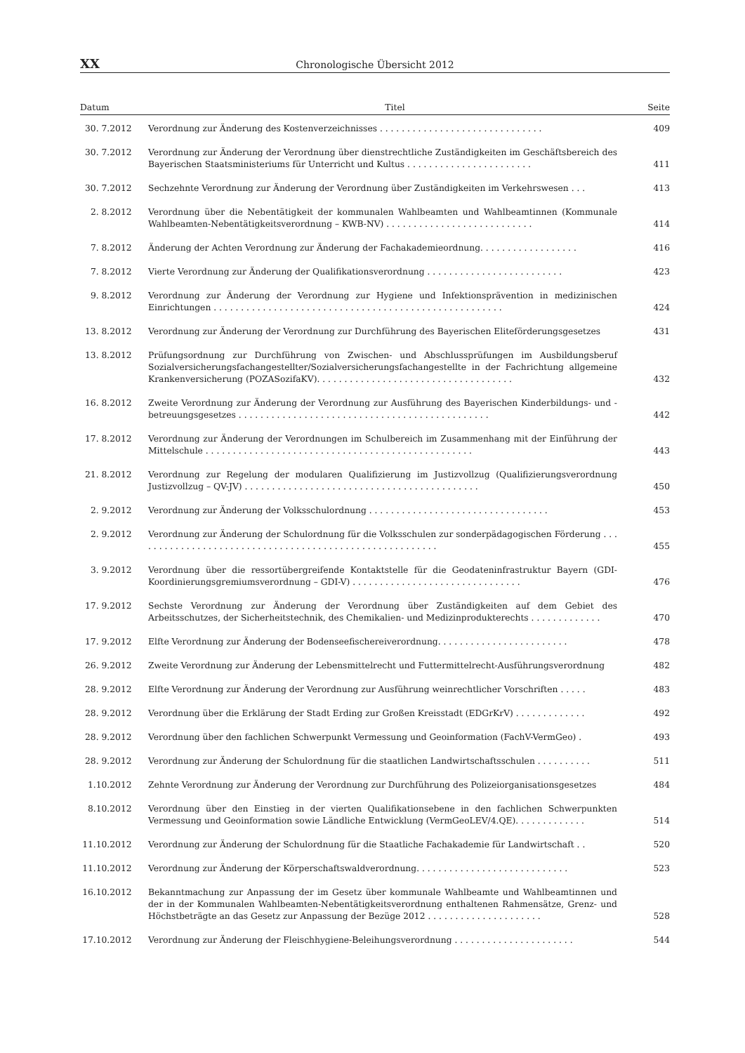XX Chronologische Übersicht 2012
| Datum | Titel | Seite |
| --- | --- | --- |
| 30. 7.2012 | Verordnung zur Änderung des Kostenverzeichnisses . . . . . . . . . . . . . . . . . . . . . . . . . . . . . . | 409 |
| 30. 7.2012 | Verordnung zur Änderung der Verordnung über dienstrechtliche Zuständigkeiten im Geschäftsbereich des Bayerischen Staatsministeriums für Unterricht und Kultus . . . . . . . . . . . . . . . . . . . . . . . | 411 |
| 30. 7.2012 | Sechzehnte Verordnung zur Änderung der Verordnung über Zuständigkeiten im Verkehrswesen . . . | 413 |
| 2. 8.2012 | Verordnung über die Nebentätigkeit der kommunalen Wahlbeamten und Wahlbeamtinnen (Kommunale Wahlbeamten-Nebentätigkeitsverordnung – KWB-NV) . . . . . . . . . . . . . . . . . . . . . . . . . . . | 414 |
| 7. 8.2012 | Änderung der Achten Verordnung zur Änderung der Fachakademieordnung. . . . . . . . . . . . . . . . . . | 416 |
| 7. 8.2012 | Vierte Verordnung zur Änderung der Qualifikationsverordnung . . . . . . . . . . . . . . . . . . . . . . . . . | 423 |
| 9. 8.2012 | Verordnung zur Änderung der Verordnung zur Hygiene und Infektionsprävention in medizinischen Einrichtungen . . . . . . . . . . . . . . . . . . . . . . . . . . . . . . . . . . . . . . . . . . . . . . . . . . . . . | 424 |
| 13. 8.2012 | Verordnung zur Änderung der Verordnung zur Durchführung des Bayerischen Eliteförderungsgesetzes | 431 |
| 13. 8.2012 | Prüfungsordnung zur Durchführung von Zwischen- und Abschlussprüfungen im Ausbildungsberuf Sozialversicherungsfachangestellter/Sozialversicherungsfachangestellte in der Fachrichtung allgemeine Krankenversicherung (POZASozifaKV). . . . . . . . . . . . . . . . . . . . . . . . . . . . . . . . . . . . | 432 |
| 16. 8.2012 | Zweite Verordnung zur Änderung der Verordnung zur Ausführung des Bayerischen Kinderbildungs- und -betreuungsgesetzes . . . . . . . . . . . . . . . . . . . . . . . . . . . . . . . . . . . . . . . . . . . . . . | 442 |
| 17. 8.2012 | Verordnung zur Änderung der Verordnungen im Schulbereich im Zusammenhang mit der Einführung der Mittelschule . . . . . . . . . . . . . . . . . . . . . . . . . . . . . . . . . . . . . . . . . . . . . . . . . | 443 |
| 21. 8.2012 | Verordnung zur Regelung der modularen Qualifizierung im Justizvollzug (Qualifizierungsverordnung Justizvollzug – QV-JV) . . . . . . . . . . . . . . . . . . . . . . . . . . . . . . . . . . . . . . . . . . . | 450 |
| 2. 9.2012 | Verordnung zur Änderung der Volksschulordnung . . . . . . . . . . . . . . . . . . . . . . . . . . . . . . . . . | 453 |
| 2. 9.2012 | Verordnung zur Änderung der Schulordnung für die Volksschulen zur sonderpädagogischen Förderung . . . . . . . . . . . . . . . . . . . . . . . . . . . . . . . . . . . . . . . . . . . . . . . . . . . . . . . . | 455 |
| 3. 9.2012 | Verordnung über die ressortübergreifende Kontaktstelle für die Geodateninfrastruktur Bayern (GDI-Koordinierungsgremiumsverordnung – GDI-V) . . . . . . . . . . . . . . . . . . . . . . . . . . . . . . . | 476 |
| 17. 9.2012 | Sechste Verordnung zur Änderung der Verordnung über Zuständigkeiten auf dem Gebiet des Arbeitsschutzes, der Sicherheitstechnik, des Chemikalien- und Medizinprodukterechts . . . . . . . . . . . . . | 470 |
| 17. 9.2012 | Elfte Verordnung zur Änderung der Bodenseefischereiverordnung. . . . . . . . . . . . . . . . . . . . . . . . | 478 |
| 26. 9.2012 | Zweite Verordnung zur Änderung der Lebensmittelrecht und Futtermittelrecht-Ausführungsverordnung | 482 |
| 28. 9.2012 | Elfte Verordnung zur Änderung der Verordnung zur Ausführung weinrechtlicher Vorschriften . . . . . | 483 |
| 28. 9.2012 | Verordnung über die Erklärung der Stadt Erding zur Großen Kreisstadt (EDGrKrV) . . . . . . . . . . . . . | 492 |
| 28. 9.2012 | Verordnung über den fachlichen Schwerpunkt Vermessung und Geoinformation (FachV-VermGeo) . | 493 |
| 28. 9.2012 | Verordnung zur Änderung der Schulordnung für die staatlichen Landwirtschaftsschulen . . . . . . . . . . | 511 |
| 1.10.2012 | Zehnte Verordnung zur Änderung der Verordnung zur Durchführung des Polizeiorganisationsgesetzes | 484 |
| 8.10.2012 | Verordnung über den Einstieg in der vierten Qualifikationsebene in den fachlichen Schwerpunkten Vermessung und Geoinformation sowie Ländliche Entwicklung (VermGeoLEV/4.QE). . . . . . . . . . . . . | 514 |
| 11.10.2012 | Verordnung zur Änderung der Schulordnung für die Staatliche Fachakademie für Landwirtschaft . . | 520 |
| 11.10.2012 | Verordnung zur Änderung der Körperschaftswaldverordnung. . . . . . . . . . . . . . . . . . . . . . . . . . . . | 523 |
| 16.10.2012 | Bekanntmachung zur Anpassung der im Gesetz über kommunale Wahlbeamte und Wahlbeamtinnen und der in der Kommunalen Wahlbeamten-Nebentätigkeitsverordnung enthaltenen Rahmensätze, Grenz- und Höchstbeträgte an das Gesetz zur Anpassung der Bezüge 2012 . . . . . . . . . . . . . . . . . . . . . | 528 |
| 17.10.2012 | Verordnung zur Änderung der Fleischhygiene-Beleihungsverordnung . . . . . . . . . . . . . . . . . . . . . . | 544 |